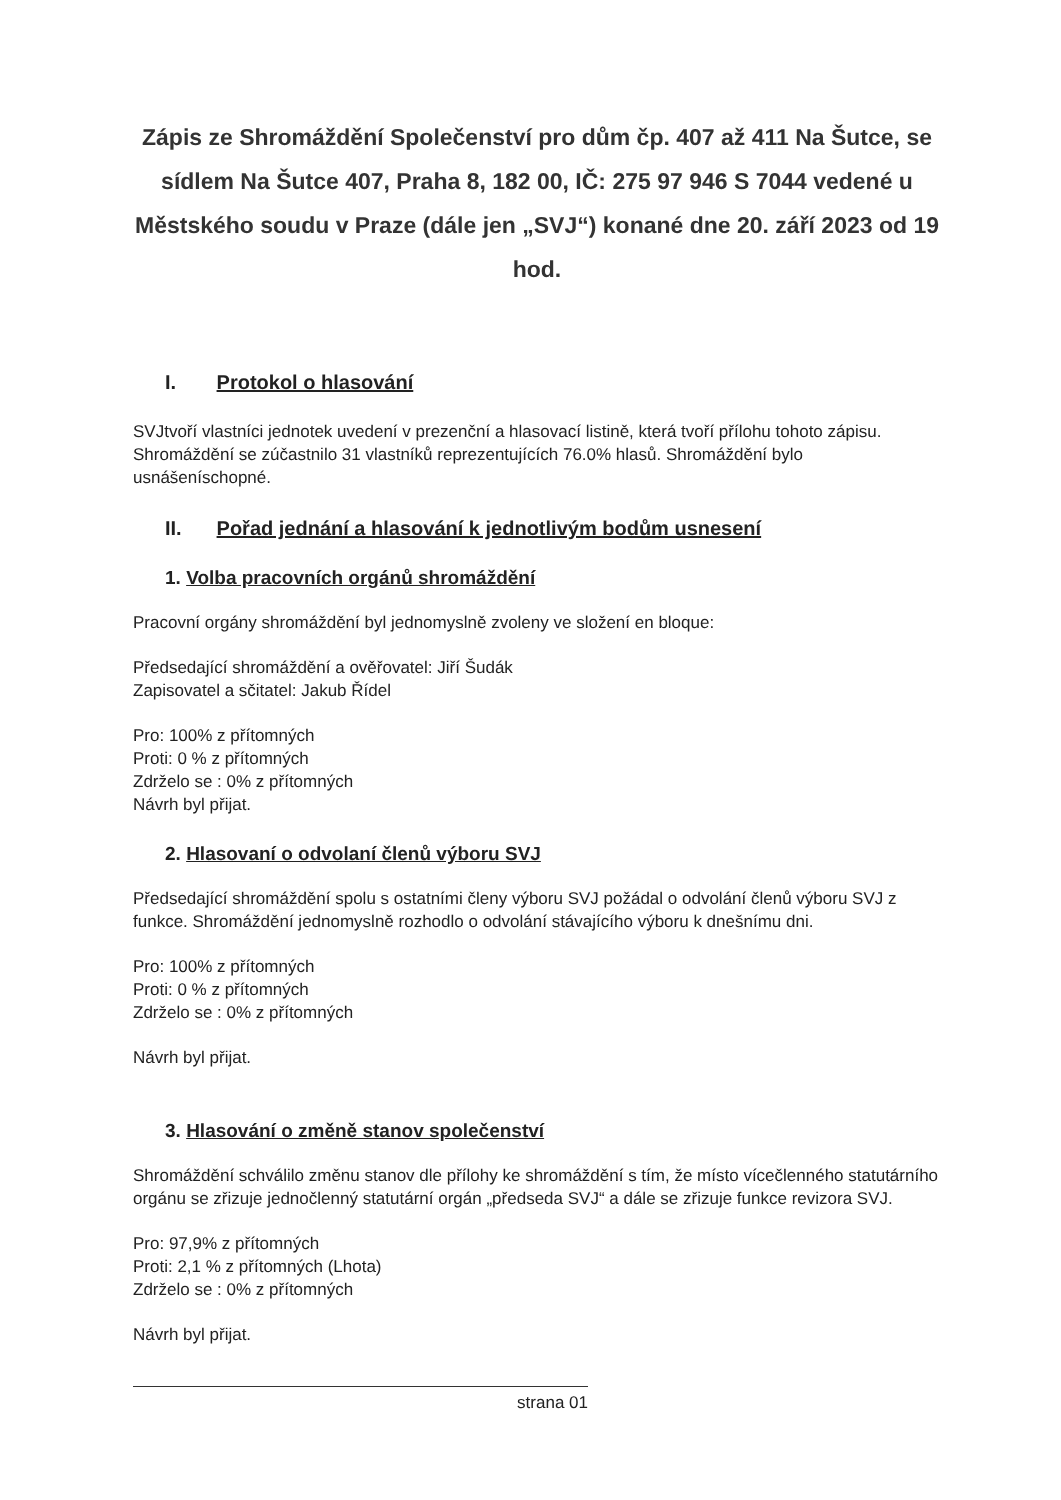Zápis ze Shromáždění Společenství pro dům čp. 407 až 411 Na Šutce, se sídlem Na Šutce 407, Praha 8, 182 00, IČ: 275 97 946 S 7044 vedené u Městského soudu v Praze (dále jen „SVJ“) konané dne 20. září 2023 od 19 hod.
I. Protokol o hlasování
SVJtvoří vlastníci jednotek uvedení v prezenční a hlasovací listině, která tvoří přílohu tohoto zápisu. Shromáždění se zúčastnilo 31 vlastníků reprezentujících 76.0% hlasů. Shromáždění bylo usnášeníschopné.
II. Pořad jednání a hlasování k jednotlivým bodům usnesení
1. Volba pracovních orgánů shromáždění
Pracovní orgány shromáždění byl jednomyslně zvoleny ve složení en bloque:
Předsedající shromáždění a ověřovatel: Jiří Šudák
Zapisovatel a sčitatel: Jakub Řídel
Pro: 100% z přítomných
Proti: 0 % z přítomných
Zdrželo se : 0% z přítomných
Návrh byl přijat.
2. Hlasovaní o odvolaní členů výboru SVJ
Předsedající shromáždění spolu s ostatními členy výboru SVJ požádal o odvolání členů výboru SVJ z funkce. Shromáždění jednomyslně rozhodlo o odvolání stávajícího výboru k dnešnímu dni.
Pro: 100% z přítomných
Proti: 0 % z přítomných
Zdrželo se : 0% z přítomných
Návrh byl přijat.
3. Hlasování o změně stanov společenství
Shromáždění schválilo změnu stanov dle přílohy ke shromáždění s tím, že místo vícečlenného statutárního orgánu se zřizuje jednočlenný statutární orgán „předseda SVJ“ a dále se zřizuje funkce revizora SVJ.
Pro: 97,9% z přítomných
Proti: 2,1 % z přítomných (Lhota)
Zdrželo se : 0% z přítomných
Návrh byl přijat.
strana 01